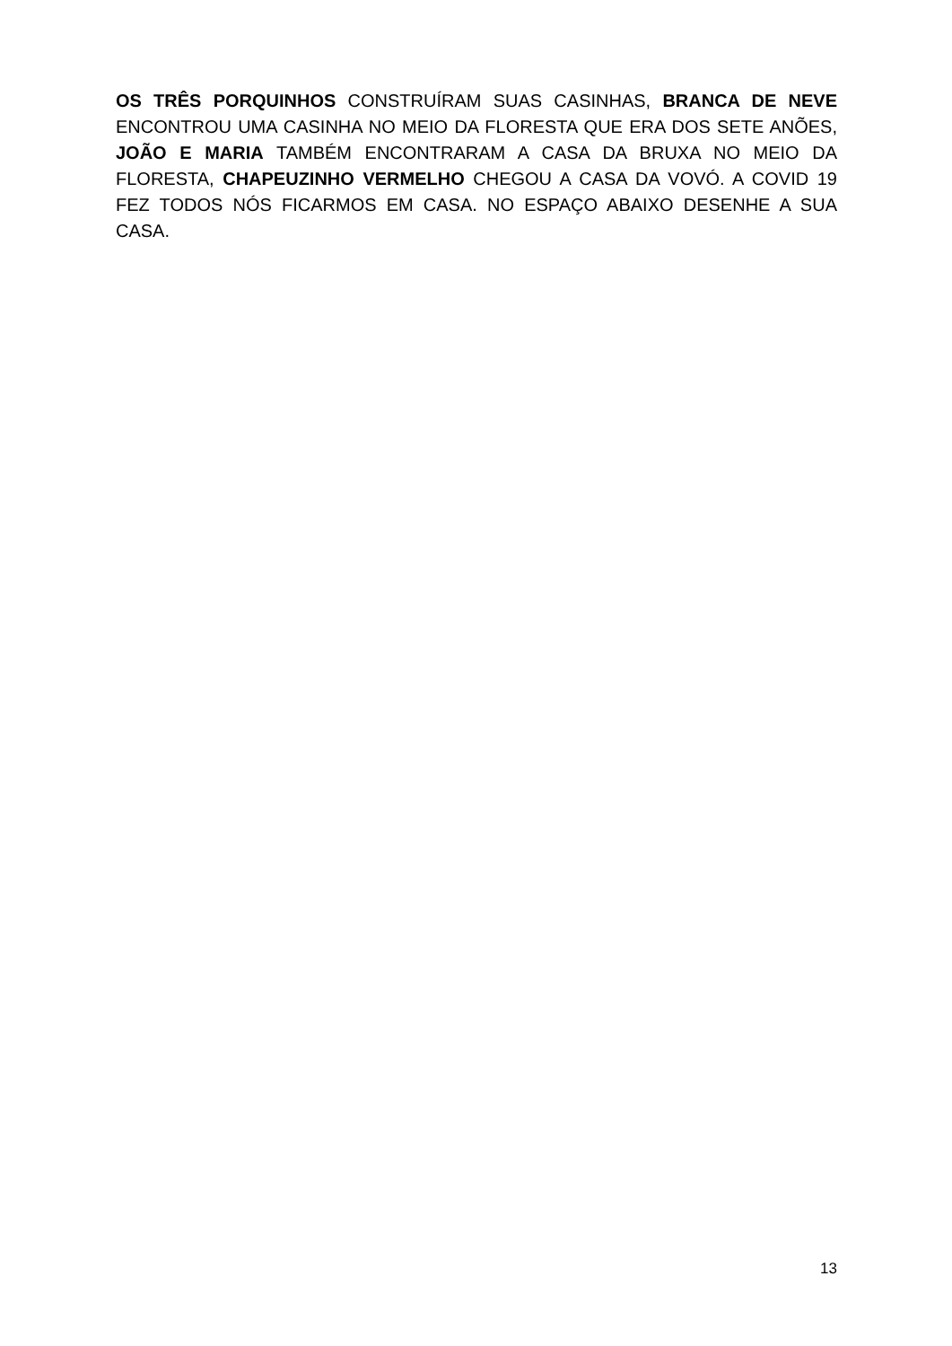OS TRÊS PORQUINHOS CONSTRUÍRAM SUAS CASINHAS, BRANCA DE NEVE ENCONTROU UMA CASINHA NO MEIO DA FLORESTA QUE ERA DOS SETE ANÕES, JOÃO E MARIA TAMBÉM ENCONTRARAM A CASA DA BRUXA NO MEIO DA FLORESTA, CHAPEUZINHO VERMELHO CHEGOU A CASA DA VOVÓ. A COVID 19 FEZ TODOS NÓS FICARMOS EM CASA. NO ESPAÇO ABAIXO DESENHE A SUA CASA.
13